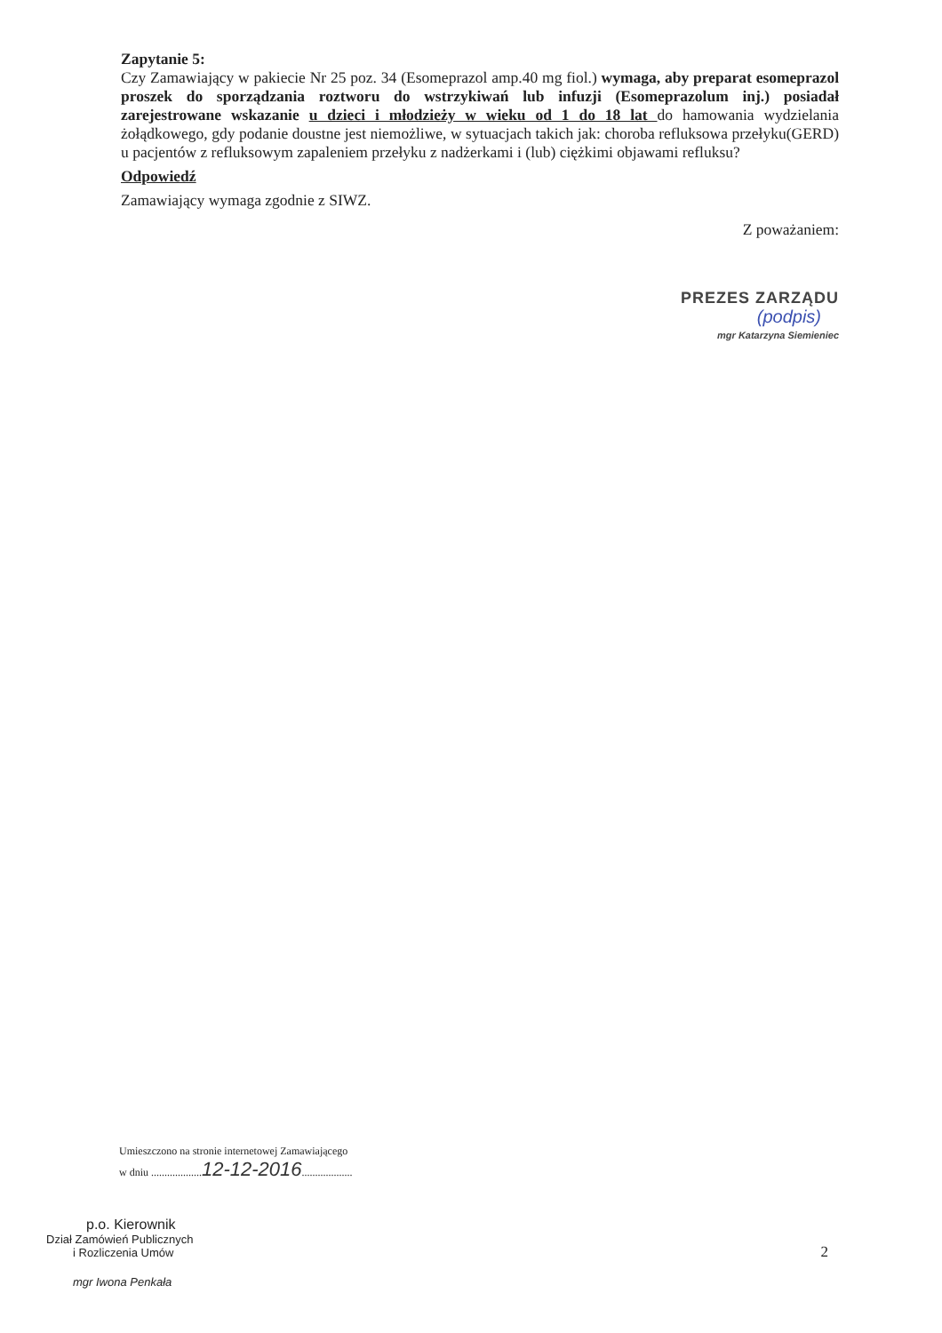Zapytanie 5:
Czy Zamawiający w pakiecie Nr 25 poz. 34 (Esomeprazol amp.40 mg fiol.) wymaga, aby preparat esomeprazol proszek do sporządzania roztworu do wstrzykiwań lub infuzji (Esomeprazolum inj.) posiadał zarejestrowane wskazanie u dzieci i młodzieży w wieku od 1 do 18 lat do hamowania wydzielania żołądkowego, gdy podanie doustne jest niemożliwe, w sytuacjach takich jak: choroba refluksowa przełyku(GERD) u pacjentów z refluksowym zapaleniem przełyku z nadżerkami i (lub) ciężkimi objawami refluksu?
Odpowiedź
Zamawiający wymaga zgodnie z SIWZ.
Z poważaniem:
PREZES ZARZĄDU
(podpis)
mgr Katarzyna Siemieniec
Umieszczono na stronie internetowej Zamawiającego
w dniu ...................12-12-2016...................
p.o. Kierownik
Dział Zamówień Publicznych
i Rozliczenia Umów
mgr Iwona Penkała
2